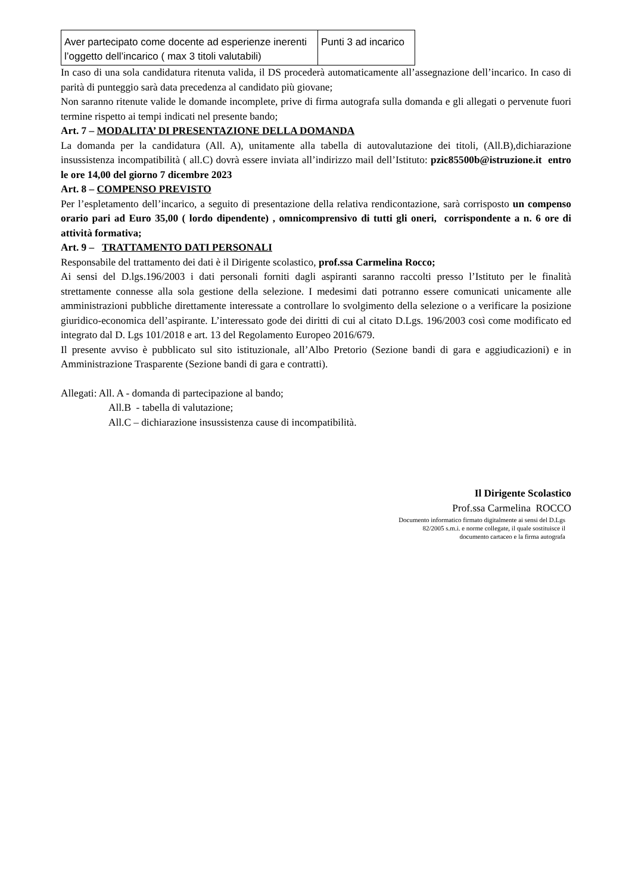| Aver partecipato come docente ad esperienze inerenti l’oggetto dell’incarico ( max 3 titoli valutabili) | Punti 3 ad incarico |
In caso di una sola candidatura ritenuta valida, il DS procederà automaticamente all’assegnazione dell’incarico. In caso di parità di punteggio sarà data precedenza al candidato più giovane;
Non saranno ritenute valide le domande incomplete, prive di firma autografa sulla domanda e gli allegati o pervenute fuori termine rispetto ai tempi indicati nel presente bando;
Art. 7 – MODALITA’ DI PRESENTAZIONE DELLA DOMANDA
La domanda per la candidatura (All. A), unitamente alla tabella di autovalutazione dei titoli, (All.B),dichiarazione insussistenza incompatibilità ( all.C) dovrà essere inviata all’indirizzo mail dell’Istituto: pzic85500b@istruzione.it entro le ore 14,00 del giorno 7 dicembre 2023
Art. 8 – COMPENSO PREVISTO
Per l’espletamento dell’incarico, a seguito di presentazione della relativa rendicontazione, sarà corrisposto un compenso orario pari ad Euro 35,00 ( lordo dipendente) , omnicomprensivo di tutti gli oneri, corrispondente a n. 6 ore di attività formativa;
Art. 9 – TRATTAMENTO DATI PERSONALI
Responsabile del trattamento dei dati è il Dirigente scolastico, prof.ssa Carmelina Rocco;
Ai sensi del D.lgs.196/2003 i dati personali forniti dagli aspiranti saranno raccolti presso l’Istituto per le finalità strettamente connesse alla sola gestione della selezione. I medesimi dati potranno essere comunicati unicamente alle amministrazioni pubbliche direttamente interessate a controllare lo svolgimento della selezione o a verificare la posizione giuridico-economica dell’aspirante. L’interessato gode dei diritti di cui al citato D.Lgs. 196/2003 così come modificato ed integrato dal D. Lgs 101/2018 e art. 13 del Regolamento Europeo 2016/679.
Il presente avviso è pubblicato sul sito istituzionale, all’Albo Pretorio (Sezione bandi di gara e aggiudicazioni) e in Amministrazione Trasparente (Sezione bandi di gara e contratti).
Allegati: All. A - domanda di partecipazione al bando;
All.B - tabella di valutazione;
All.C – dichiarazione insussistenza cause di incompatibilità.
Il Dirigente Scolastico
Prof.ssa Carmelina ROCCO
Documento informatico firmato digitalmente ai sensi del D.Lgs
82/2005 s.m.i. e norme collegate, il quale sostituisce il
documento cartaceo e la firma autografa